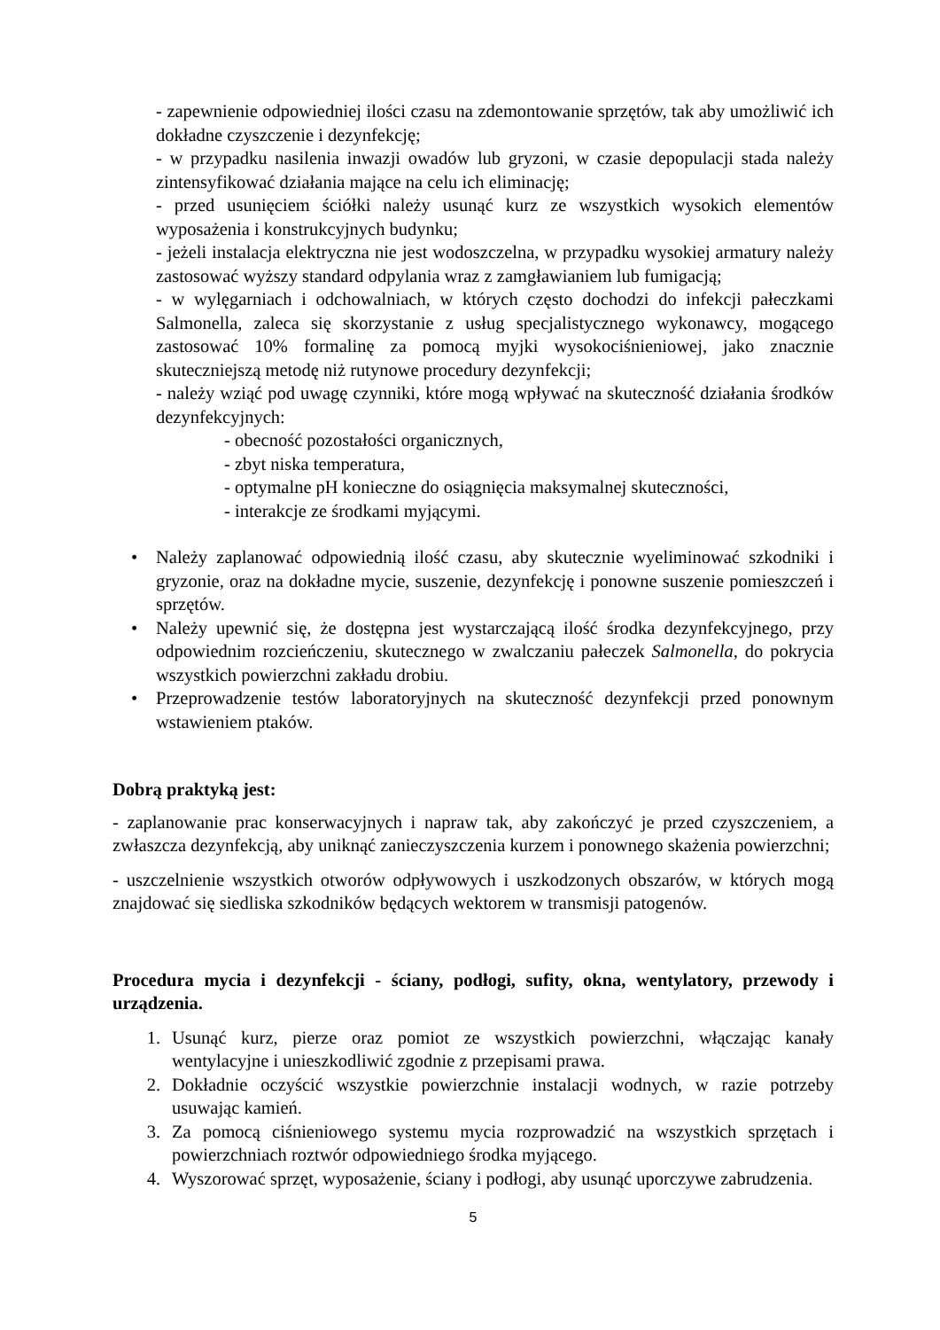- zapewnienie odpowiedniej ilości czasu na zdemontowanie sprzętów, tak aby umożliwić ich dokładne czyszczenie i dezynfekcję;
- w przypadku nasilenia inwazji owadów lub gryzoni, w czasie depopulacji stada należy zintensyfikować działania mające na celu ich eliminację;
- przed usunięciem ściółki należy usunąć kurz ze wszystkich wysokich elementów wyposażenia i konstrukcyjnych budynku;
- jeżeli instalacja elektryczna nie jest wodoszczelna, w przypadku wysokiej armatury należy zastosować wyższy standard odpylania wraz z zamgławianiem lub fumigacją;
- w wylęgarniach i odchowalniach, w których często dochodzi do infekcji pałeczkami Salmonella, zaleca się skorzystanie z usług specjalistycznego wykonawcy, mogącego zastosować 10% formalinę za pomocą myjki wysokociśnieniowej, jako znacznie skuteczniejszą metodę niż rutynowe procedury dezynfekcji;
- należy wziąć pod uwagę czynniki, które mogą wpływać na skuteczność działania środków dezynfekcyjnych:
- obecność pozostałości organicznych,
- zbyt niska temperatura,
- optymalne pH konieczne do osiągnięcia maksymalnej skuteczności,
- interakcje ze środkami myjącymi.
• Należy zaplanować odpowiednią ilość czasu, aby skutecznie wyeliminować szkodniki i gryzonie, oraz na dokładne mycie, suszenie, dezynfekcję i ponowne suszenie pomieszczeń i sprzętów.
• Należy upewnić się, że dostępna jest wystarczającą ilość środka dezynfekcyjnego, przy odpowiednim rozcieńczeniu, skutecznego w zwalczaniu pałeczek Salmonella, do pokrycia wszystkich powierzchni zakładu drobiu.
• Przeprowadzenie testów laboratoryjnych na skuteczność dezynfekcji przed ponownym wstawieniem ptaków.
Dobrą praktyką jest:
- zaplanowanie prac konserwacyjnych i napraw tak, aby zakończyć je przed czyszczeniem, a zwłaszcza dezynfekcją, aby uniknąć zanieczyszczenia kurzem i ponownego skażenia powierzchni;
- uszczelnienie wszystkich otworów odpływowych i uszkodzonych obszarów, w których mogą znajdować się siedliska szkodników będących wektorem w transmisji patogenów.
Procedura mycia i dezynfekcji - ściany, podłogi, sufity, okna, wentylatory, przewody i urządzenia.
1. Usunąć kurz, pierze oraz pomiot ze wszystkich powierzchni, włączając kanały wentylacyjne i unieszkodliwić zgodnie z przepisami prawa.
2. Dokładnie oczyścić wszystkie powierzchnie instalacji wodnych, w razie potrzeby usuwając kamień.
3. Za pomocą ciśnieniowego systemu mycia rozprowadzić na wszystkich sprzętach i powierzchniach roztwór odpowiedniego środka myjącego.
4. Wyszorować sprzęt, wyposażenie, ściany i podłogi, aby usunąć uporczywe zabrudzenia.
5